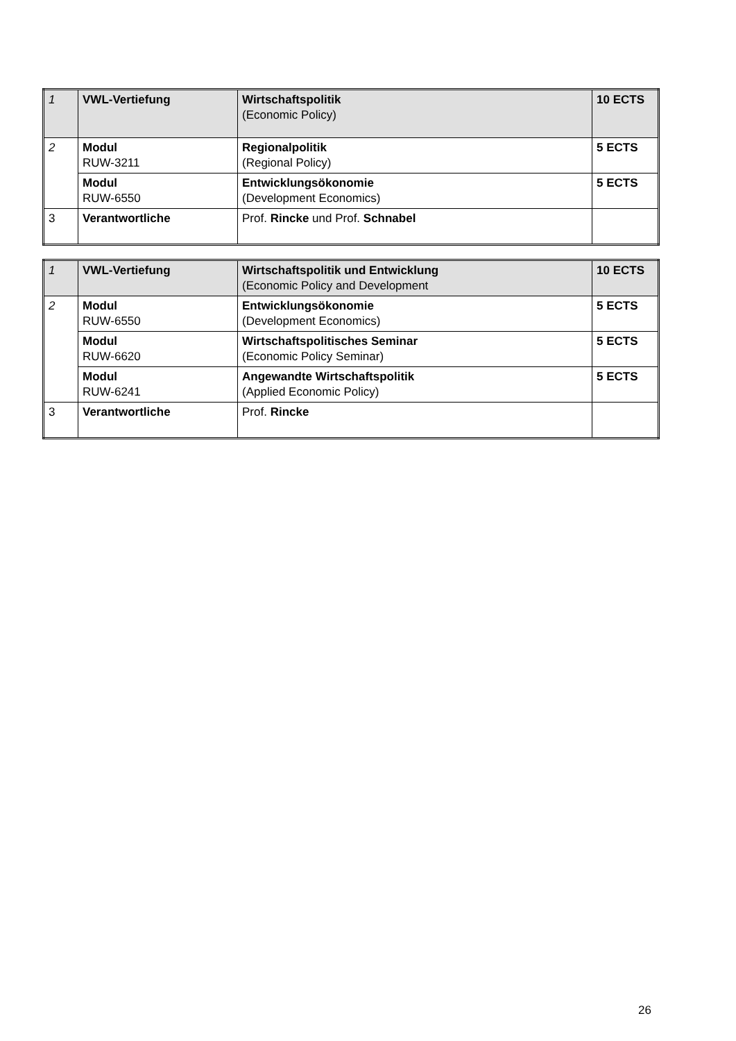| 1 | VWL-Vertiefung | Wirtschaftspolitik (Economic Policy) | 10 ECTS |
| 2 | Modul RUW-3211 | Regionalpolitik (Regional Policy) | 5 ECTS |
| | Modul RUW-6550 | Entwicklungsökonomie (Development Economics) | 5 ECTS |
| 3 | Verantwortliche | Prof. Rincke und Prof. Schnabel | |
| 1 | VWL-Vertiefung | Wirtschaftspolitik und Entwicklung (Economic Policy and Development | 10 ECTS |
| 2 | Modul RUW-6550 | Entwicklungsökonomie (Development Economics) | 5 ECTS |
| | Modul RUW-6620 | Wirtschaftspolitisches Seminar (Economic Policy Seminar) | 5 ECTS |
| | Modul RUW-6241 | Angewandte Wirtschaftspolitik (Applied Economic Policy) | 5 ECTS |
| 3 | Verantwortliche | Prof. Rincke | |
26